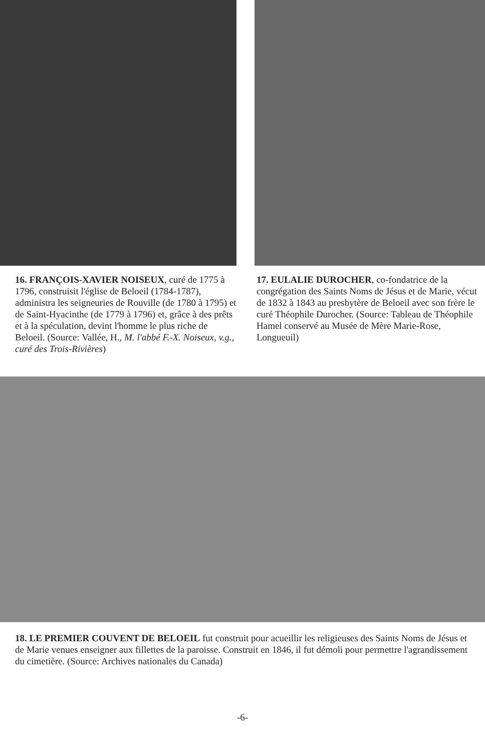16. FRANÇOIS-XAVIER NOISEUX, curé de 1775 à 1796, construisit l'église de Beloeil (1784-1787), administra les seigneuries de Rouville (de 1780 à 1795) et de Saint-Hyacinthe (de 1779 à 1796) et, grâce à des prêts et à la spéculation, devint l'homme le plus riche de Beloeil. (Source: Vallée, H., M. l'abbé F.-X. Noiseux, v.g., curé des Trois-Rivières)
17. EULALIE DUROCHER, co-fondatrice de la congrégation des Saints Noms de Jésus et de Marie, vécut de 1832 à 1843 au presbytère de Beloeil avec son frère le curé Théophile Durocher. (Source: Tableau de Théophile Hamel conservé au Musée de Mère Marie-Rose, Longueuil)
18. LE PREMIER COUVENT DE BELOEIL fut construit pour acueillir les religieuses des Saints Noms de Jésus et de Marie venues enseigner aux fillettes de la paroisse. Construit en 1846, il fut démoli pour permettre l'agrandissement du cimetière. (Source: Archives nationales du Canada)
-6-